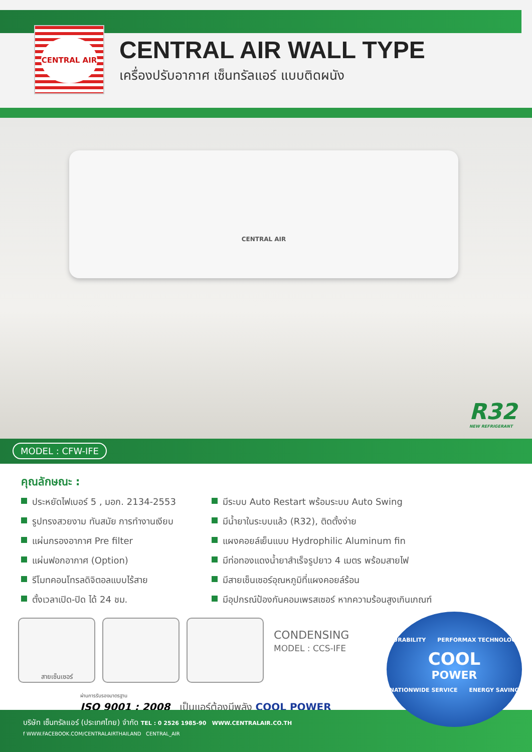CENTRAL AIR
CENTRAL AIR WALL TYPE
เครื่องปรับอากาศ เซ็นทรัลแอร์ แบบติดผนัง
CENTRAL AIR
R32
NEW REFRIGERANT
MODEL : CFW-IFE
คุณลักษณะ :
ประหยัดไฟเบอร์ 5 , มอก. 2134-2553
รูปทรงสวยงาม ทันสมัย การทำงานเงียบ
แผ่นกรองอากาศ Pre filter
แผ่นฟอกอากาศ (Option)
รีโมทคอนโทรลดิจิตอลแบบไร้สาย
ตั้งเวลาเปิด-ปิด ได้ 24 ชม.
มีระบบ Auto Restart พร้อมระบบ Auto Swing
มีน้ำยาในระบบแล้ว (R32), ติดตั้งง่าย
แผงคอยล์เย็นแบบ Hydrophilic Aluminum fin
มีท่อทองแดงน้ำยาสำเร็จรูปยาว 4 เมตร พร้อมสายไฟ
มีสายเซ็นเซอร์อุณหภูมิที่แผงคอยล์ร้อน
มีอุปกรณ์ป้องกันคอมเพรสเซอร์ หากความร้อนสูงเกินเกณฑ์
สายเซ็นเซอร์
CONDENSING
MODEL : CCS-IFE
ผ่านการรับรองมาตรฐาน
ISO 9001 : 2008 เป็นแอร์ต้องมีพลัง COOL POWER
DURABILITY PERFORMAX TECHNOLOGY
COOL
POWER
NATIONWIDE SERVICE ENERGY SAVING
บริษัท เซ็นทรัลแอร์ (ประเทศไทย) จำกัด TEL : 0 2526 1985-90 WWW.CENTRALAIR.CO.TH
f WWW.FACEBOOK.COM/CENTRALAIRTHAILAND CENTRAL_AIR